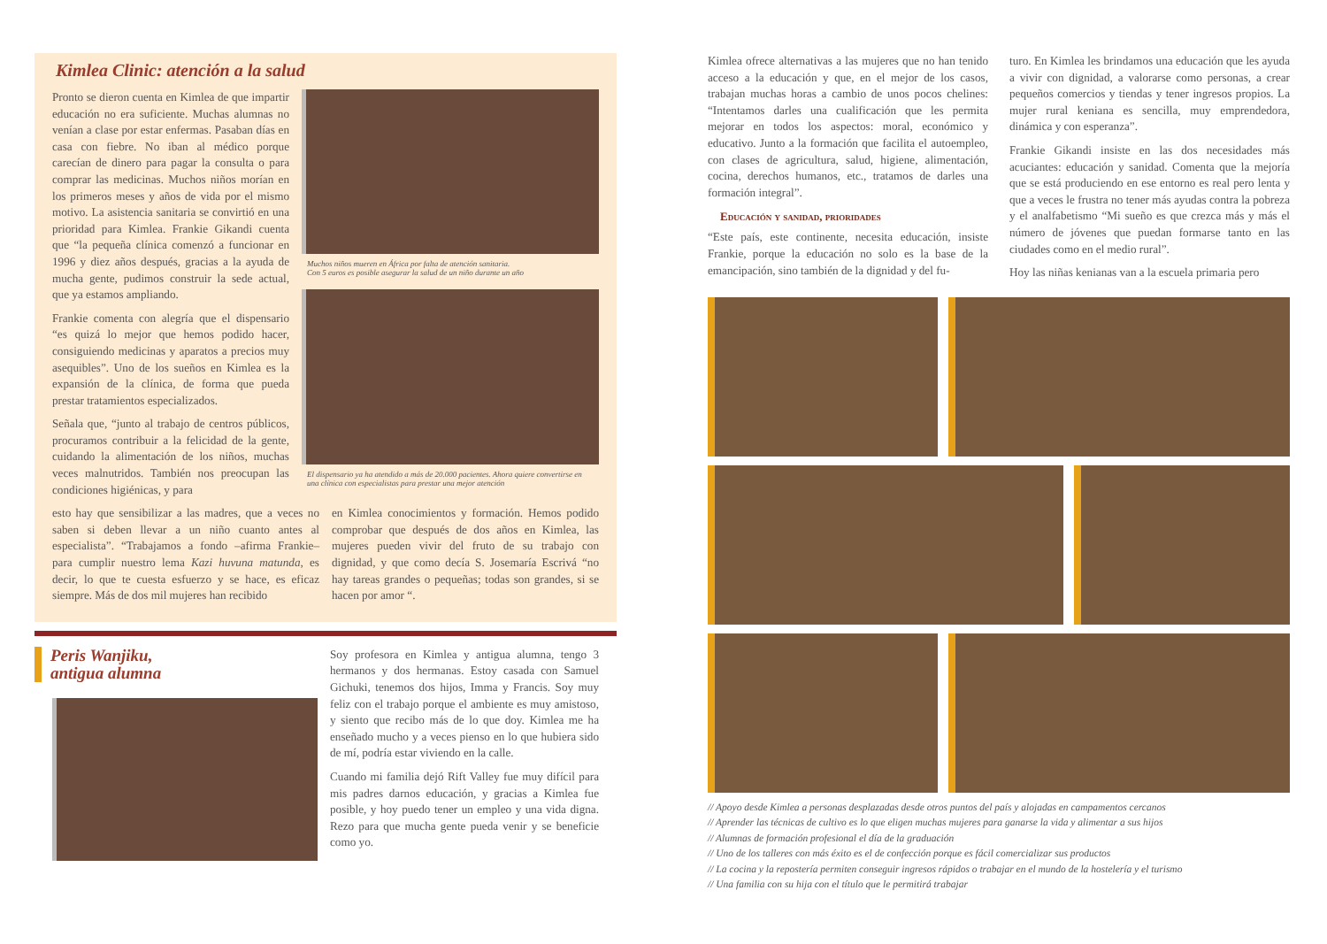Kimlea Clinic: atención a la salud
Pronto se dieron cuenta en Kimlea de que impartir educación no era suficiente. Muchas alumnas no venían a clase por estar enfermas. Pasaban días en casa con fiebre. No iban al médico porque carecían de dinero para pagar la consulta o para comprar las medicinas. Muchos niños morían en los primeros meses y años de vida por el mismo motivo. La asistencia sanitaria se convirtió en una prioridad para Kimlea. Frankie Gikandi cuenta que “la pequeña clínica comenzó a funcionar en 1996 y diez años después, gracias a la ayuda de mucha gente, pudimos construir la sede actual, que ya estamos ampliando.
Frankie comenta con alegría que el dispensario “es quizá lo mejor que hemos podido hacer, consiguiendo medicinas y aparatos a precios muy asequibles”. Uno de los sueños en Kimlea es la expansión de la clínica, de forma que pueda prestar tratamientos especializados.
Señala que, “junto al trabajo de centros públicos, procuramos contribuir a la felicidad de la gente, cuidando la alimentación de los niños, muchas veces malnutridos. También nos preocupan las condiciones higiénicas, y para
Muchos niños mueren en África por falta de atención sanitaria.
Con 5 euros es posible asegurar la salud de un niño durante un año
El dispensario ya ha atendido a más de 20.000 pacientes. Ahora quiere convertirse en una clínica con especialistas para prestar una mejor atención
esto hay que sensibilizar a las madres, que a veces no saben si deben llevar a un niño cuanto antes al especialista”. “Trabajamos a fondo –afirma Frankie– para cumplir nuestro lema Kazi huvuna matunda, es decir, lo que te cuesta esfuerzo y se hace, es eficaz siempre. Más de dos mil mujeres han recibido
en Kimlea conocimientos y formación. Hemos podido comprobar que después de dos años en Kimlea, las mujeres pueden vivir del fruto de su trabajo con dignidad, y que como decía S. Josemaría Escrivá “no hay tareas grandes o pequeñas; todas son grandes, si se hacen por amor “.
Peris Wanjiku,
antigua alumna
Soy profesora en Kimlea y antigua alumna, tengo 3 hermanos y dos hermanas. Estoy casada con Samuel Gichuki, tenemos dos hijos, Imma y Francis. Soy muy feliz con el trabajo porque el ambiente es muy amistoso, y siento que recibo más de lo que doy. Kimlea me ha enseñado mucho y a veces pienso en lo que hubiera sido de mí, podría estar viviendo en la calle.
Cuando mi familia dejó Rift Valley fue muy difícil para mis padres darnos educación, y gracias a Kimlea fue posible, y hoy puedo tener un empleo y una vida digna. Rezo para que mucha gente pueda venir y se beneficie como yo.
Kimlea ofrece alternativas a las mujeres que no han tenido acceso a la educación y que, en el mejor de los casos, trabajan muchas horas a cambio de unos pocos chelines: “Intentamos darles una cualificación que les permita mejorar en todos los aspectos: moral, económico y educativo. Junto a la formación que facilita el autoempleo, con clases de agricultura, salud, higiene, alimentación, cocina, derechos humanos, etc., tratamos de darles una formación integral”.
Educación y sanidad, prioridades
“Este país, este continente, necesita educación, insiste Frankie, porque la educación no solo es la base de la emancipación, sino también de la dignidad y del fu-
turo. En Kimlea les brindamos una educación que les ayuda a vivir con dignidad, a valorarse como personas, a crear pequeños comercios y tiendas y tener ingresos propios. La mujer rural keniana es sencilla, muy emprendedora, dinámica y con esperanza”.
Frankie Gikandi insiste en las dos necesidades más acuciantes: educación y sanidad. Comenta que la mejoría que se está produciendo en ese entorno es real pero lenta y que a veces le frustra no tener más ayudas contra la pobreza y el analfabetismo “Mi sueño es que crezca más y más el número de jóvenes que puedan formarse tanto en las ciudades como en el medio rural”.
Hoy las niñas kenianas van a la escuela primaria pero
// Apoyo desde Kimlea a personas desplazadas desde otros puntos del país y alojadas en campamentos cercanos
// Aprender las técnicas de cultivo es lo que eligen muchas mujeres para ganarse la vida y alimentar a sus hijos
// Alumnas de formación profesional el día de la graduación
// Uno de los talleres con más éxito es el de confección porque es fácil comercializar sus productos
// La cocina y la repostería permiten conseguir ingresos rápidos o trabajar en el mundo de la hostelería y el turismo
// Una familia con su hija con el título que le permitirá trabajar